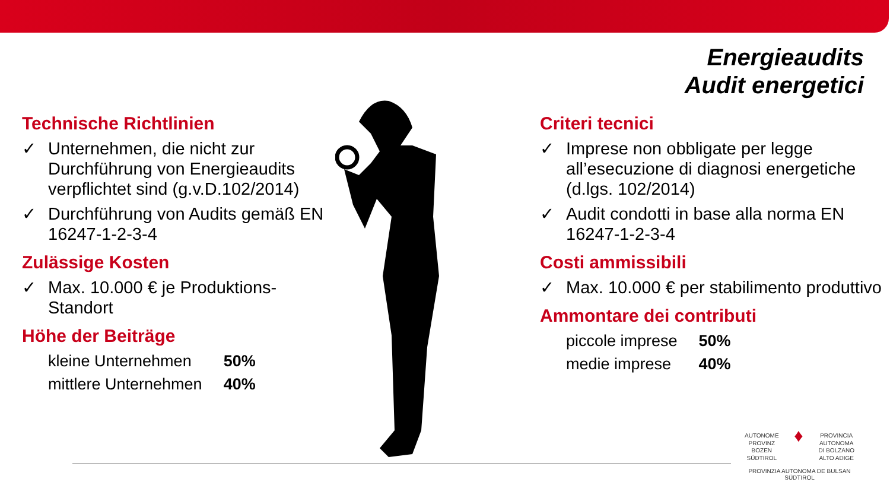Energieaudits
Audit energetici
Technische Richtlinien
✓ Unternehmen, die nicht zur Durchführung von Energieaudits verpflichtet sind (g.v.D.102/2014)
✓ Durchführung von Audits gemäß EN 16247-1-2-3-4
Zulässige Kosten
✓ Max. 10.000 € je Produktions-Standort
Höhe der Beiträge
| kleine Unternehmen | 50% |
| mittlere Unternehmen | 40% |
Criteri tecnici
✓ Imprese non obbligate per legge all’esecuzione di diagnosi energetiche (d.lgs. 102/2014)
✓ Audit condotti in base alla norma EN 16247-1-2-3-4
Costi ammissibili
✓ Max. 10.000 € per stabilimento produttivo
Ammontare dei contributi
| piccole imprese | 50% |
| medie imprese | 40% |
AUTONOME
PROVINZ
BOZEN
SÜDTIROL
♦
PROVINCIA
AUTONOMA
DI BOLZANO
ALTO ADIGE
PROVINZIA AUTONOMA DE BULSAN
SÜDTIROL